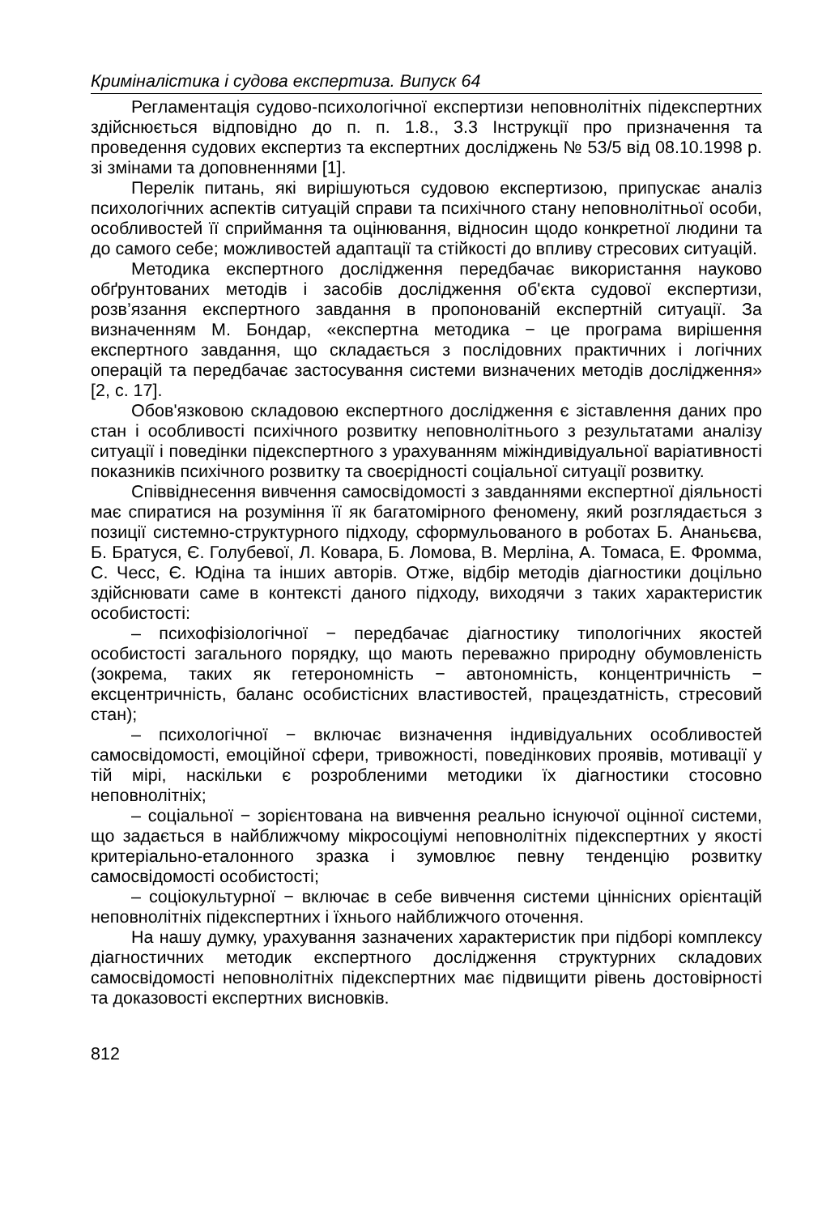Криміналістика і судова експертиза. Випуск 64
Регламентація судово-психологічної експертизи неповнолітніх підекспертних здійснюється відповідно до п. п. 1.8., 3.3 Інструкції про призначення та проведення судових експертиз та експертних досліджень № 53/5 від 08.10.1998 р. зі змінами та доповненнями [1].
Перелік питань, які вирішуються судовою експертизою, припускає аналіз психологічних аспектів ситуацій справи та психічного стану неповнолітньої особи, особливостей її сприймання та оцінювання, відносин щодо конкретної людини та до самого себе; можливостей адаптації та стійкості до впливу стресових ситуацій.
Методика експертного дослідження передбачає використання науково обґрунтованих методів і засобів дослідження об'єкта судової експертизи, розв’язання експертного завдання в пропонованій експертній ситуації. За визначенням М. Бондар, «експертна методика − це програма вирішення експертного завдання, що складається з послідовних практичних і логічних операцій та передбачає застосування системи визначених методів дослідження» [2, с. 17].
Обов'язковою складовою експертного дослідження є зіставлення даних про стан і особливості психічного розвитку неповнолітнього з результатами аналізу ситуації і поведінки підекспертного з урахуванням міжіндивідуальної варіативності показників психічного розвитку та своєрідності соціальної ситуації розвитку.
Співвіднесення вивчення самосвідомості з завданнями експертної діяльності має спиратися на розуміння її як багатомірного феномену, який розглядається з позиції системно-структурного підходу, сформульованого в роботах Б. Ананьєва, Б. Братуся, Є. Голубевої, Л. Ковара, Б. Ломова, В. Мерліна, А. Томаса, Е. Фромма, С. Чесс, Є. Юдіна та інших авторів. Отже, відбір методів діагностики доцільно здійснювати саме в контексті даного підходу, виходячи з таких характеристик особистості:
– психофізіологічної − передбачає діагностику типологічних якостей особистості загального порядку, що мають переважно природну обумовленість (зокрема, таких як гетерономність − автономність, концентричність − ексцентричність, баланс особистісних властивостей, працездатність, стресовий стан);
– психологічної − включає визначення індивідуальних особливостей самосвідомості, емоційної сфери, тривожності, поведінкових проявів, мотивації у тій мірі, наскільки є розробленими методики їх діагностики стосовно неповнолітніх;
– соціальної − зорієнтована на вивчення реально існуючої оцінної системи, що задається в найближчому мікросоціумі неповнолітніх підекспертних у якості критеріально-еталонного зразка і зумовлює певну тенденцію розвитку самосвідомості особистості;
– соціокультурної − включає в себе вивчення системи ціннісних орієнтацій неповнолітніх підекспертних і їхнього найближчого оточення.
На нашу думку, урахування зазначених характеристик при підборі комплексу діагностичних методик експертного дослідження структурних складових самосвідомості неповнолітніх підекспертних має підвищити рівень достовірності та доказовості експертних висновків.
812